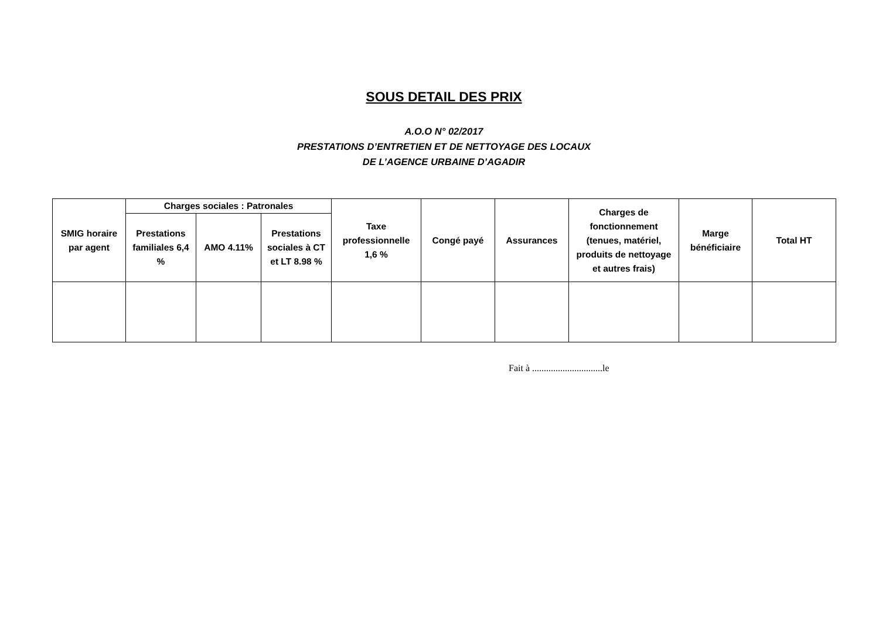SOUS DETAIL DES PRIX
A.O.O N° 02/2017
PRESTATIONS D’ENTRETIEN ET DE NETTOYAGE DES LOCAUX
DE L’AGENCE URBAINE D’AGADIR
| SMIG horaire par agent | Charges sociales : Patronales | | | Taxe professionnelle 1,6 % | Congé payé | Assurances | Charges de fonctionnement (tenues, matériel, produits de nettoyage et autres frais) | Marge bénéficiaire | Total HT |
| --- | --- | --- | --- | --- | --- | --- | --- | --- | --- |
| | Prestations familiales 6,4 % | AMO 4.11% | Prestations sociales à CT et LT 8.98 % | | | | | | |
Fait à ..............................le